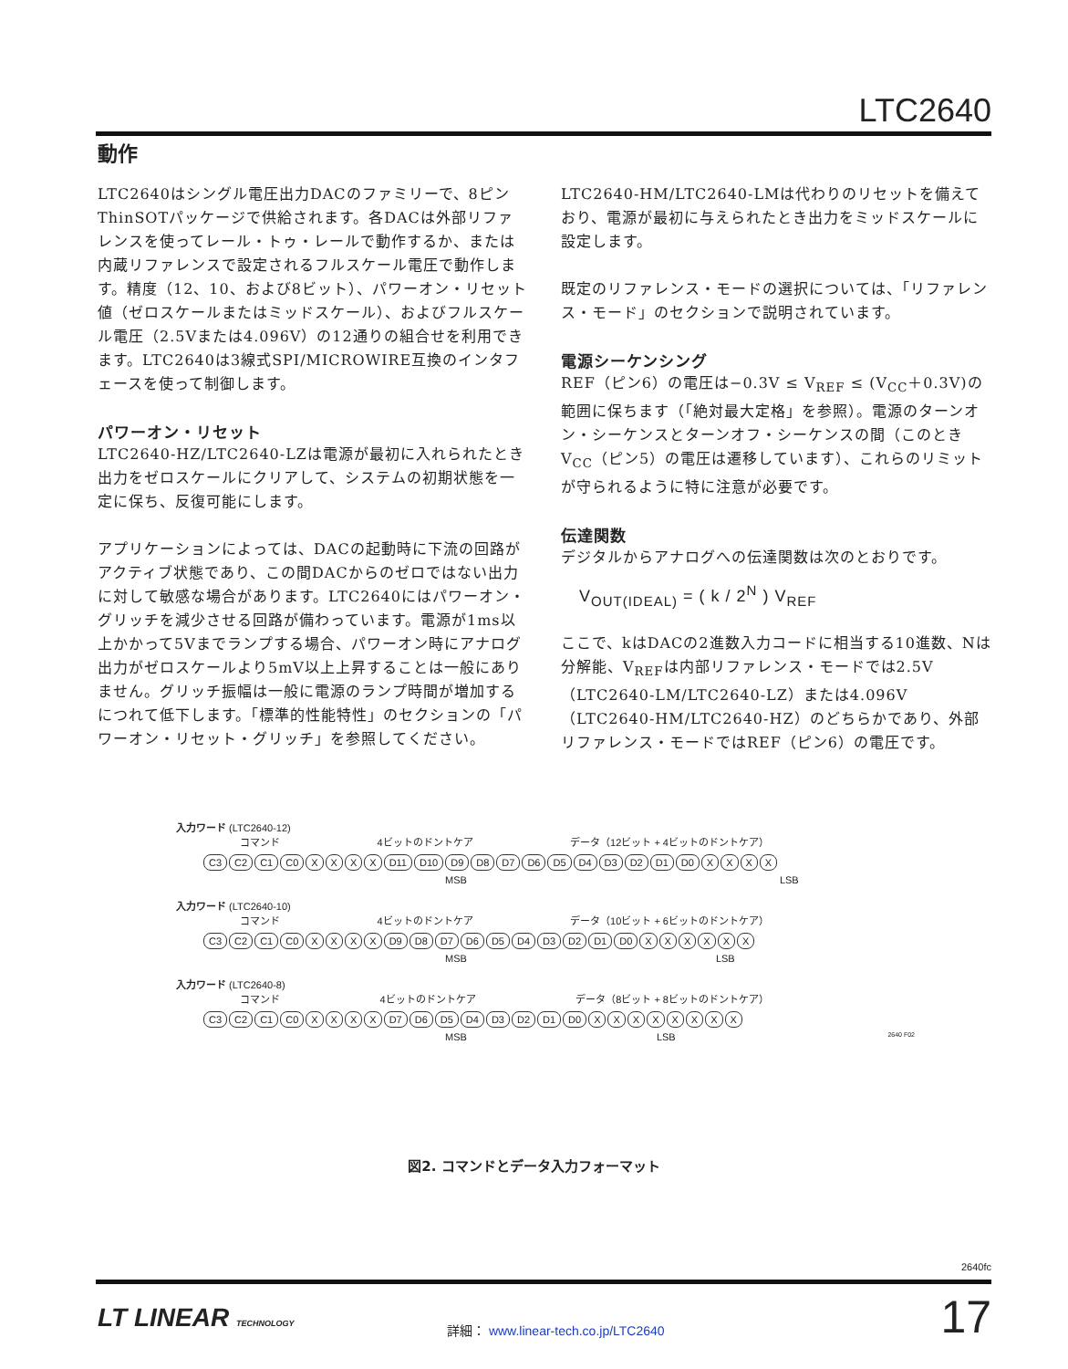LTC2640
動作
LTC2640はシングル電圧出力DACのファミリーで、8ピンThinSOTパッケージで供給されます。各DACは外部リファレンスを使ってレール・トゥ・レールで動作するか、または内蔵リファレンスで設定されるフルスケール電圧で動作します。精度（12、10、および8ビット）、パワーオン・リセット値（ゼロスケールまたはミッドスケール）、およびフルスケール電圧（2.5Vまたは4.096V）の12通りの組合せを利用できます。LTC2640は3線式SPI/MICROWIRE互換のインタフェースを使って制御します。
パワーオン・リセット
LTC2640-HZ/LTC2640-LZは電源が最初に入れられたとき出力をゼロスケールにクリアして、システムの初期状態を一定に保ち、反復可能にします。
アプリケーションによっては、DACの起動時に下流の回路がアクティブ状態であり、この間DACからのゼロではない出力に対して敏感な場合があります。LTC2640にはパワーオン・グリッチを減少させる回路が備わっています。電源が1ms以上かかって5Vまでランプする場合、パワーオン時にアナログ出力がゼロスケールより5mV以上上昇することは一般にありません。グリッチ振幅は一般に電源のランプ時間が増加するにつれて低下します。「標準的性能特性」のセクションの「パワーオン・リセット・グリッチ」を参照してください。
LTC2640-HM/LTC2640-LMは代わりのリセットを備えており、電源が最初に与えられたとき出力をミッドスケールに設定します。
既定のリファレンス・モードの選択については、「リファレンス・モード」のセクションで説明されています。
電源シーケンシング
REF（ピン6）の電圧は−0.3V ≤ V<sub>REF</sub> ≤ (V<sub>CC</sub>＋0.3V)の範囲に保ちます（「絶対最大定格」を参照）。電源のターンオン・シーケンスとターンオフ・シーケンスの間（このときV<sub>CC</sub>（ピン5）の電圧は遷移しています）、これらのリミットが守られるように特に注意が必要です。
伝達関数
デジタルからアナログへの伝達関数は次のとおりです。
V<sub>OUT(IDEAL)</sub> = ( k / 2<sup>N</sup> ) V<sub>REF</sub>
ここで、kはDACの2進数入力コードに相当する10進数、Nは分解能、V<sub>REF</sub>は内部リファレンス・モードでは2.5V（LTC2640-LM/LTC2640-LZ）または4.096V（LTC2640-HM/LTC2640-HZ）のどちらかであり、外部リファレンス・モードではREF（ピン6）の電圧です。
入力ワード (LTC2640-12)
コマンド 4ビットのドントケア データ（12ビット + 4ビットのドントケア）
C3 C2 C1 C0 XXXX D11 D10 D9 D8 D7 D6 D5 D4 D3 D2 D1 D0 XXXX
MSB LSB
入力ワード (LTC2640-10)
コマンド 4ビットのドントケア データ（10ビット + 6ビットのドントケア）
C3 C2 C1 C0 XXXX D9 D8 D7 D6 D5 D4 D3 D2 D1 D0 XXXXXX
MSB LSB
入力ワード (LTC2640-8)
コマンド 4ビットのドントケア データ（8ビット + 8ビットのドントケア）
C3 C2 C1 C0 XXXX D7 D6 D5 D4 D3 D2 D1 D0 XXXXXXXX
MSB LSB 2640 F02
図2. コマンドとデータ入力フォーマット
2640fc
LT LINEAR TECHNOLOGY
詳細： www.linear-tech.co.jp/LTC2640
17